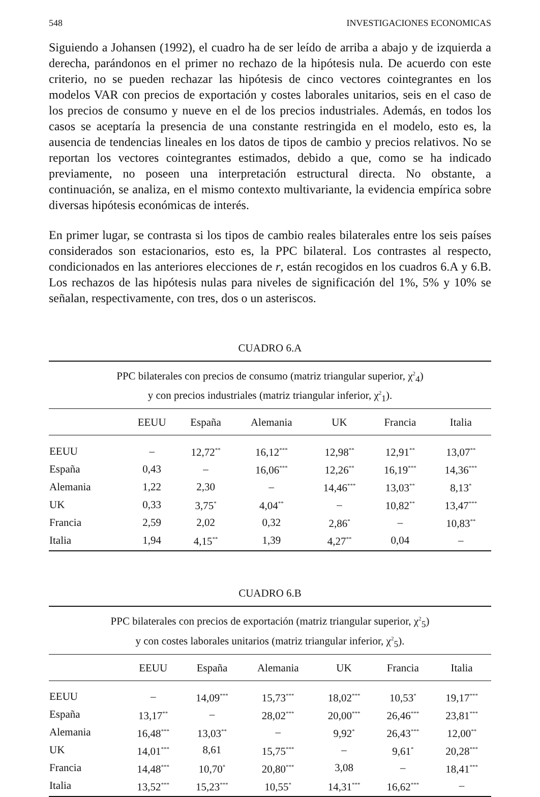548 INVESTIGACIONES ECONOMICAS
Siguiendo a Johansen (1992), el cuadro ha de ser leído de arriba a abajo y de izquierda a derecha, parándonos en el primer no rechazo de la hipótesis nula. De acuerdo con este criterio, no se pueden rechazar las hipótesis de cinco vectores cointegrantes en los modelos VAR con precios de exportación y costes laborales unitarios, seis en el caso de los precios de consumo y nueve en el de los precios industriales. Además, en todos los casos se aceptaría la presencia de una constante restringida en el modelo, esto es, la ausencia de tendencias lineales en los datos de tipos de cambio y precios relativos. No se reportan los vectores cointegrantes estimados, debido a que, como se ha indicado previamente, no poseen una interpretación estructural directa. No obstante, a continuación, se analiza, en el mismo contexto multivariante, la evidencia empírica sobre diversas hipótesis económicas de interés.
En primer lugar, se contrasta si los tipos de cambio reales bilaterales entre los seis países considerados son estacionarios, esto es, la PPC bilateral. Los contrastes al respecto, condicionados en las anteriores elecciones de r, están recogidos en los cuadros 6.A y 6.B. Los rechazos de las hipótesis nulas para niveles de significación del 1%, 5% y 10% se señalan, respectivamente, con tres, dos o un asteriscos.
CUADRO 6.A
PPC bilaterales con precios de consumo (matriz triangular superior, χ<sup>2</sup><sub>4</sub>)
y con precios industriales (matriz triangular inferior, χ<sup>2</sup><sub>1</sub>).
| | EEUU | España | Alemania | UK | Francia | Italia |
| --- | --- | --- | --- | --- | --- | --- |
| EEUU | – | 12,72<sup>**</sup> | 16,12<sup>***</sup> | 12,98<sup>**</sup> | 12,91<sup>**</sup> | 13,07<sup>**</sup> |
| España | 0,43 | – | 16,06<sup>***</sup> | 12,26<sup>**</sup> | 16,19<sup>***</sup> | 14,36<sup>***</sup> |
| Alemania | 1,22 | 2,30 | – | 14,46<sup>***</sup> | 13,03<sup>**</sup> | 8,13<sup>*</sup> |
| UK | 0,33 | 3,75<sup>*</sup> | 4,04<sup>**</sup> | – | 10,82<sup>**</sup> | 13,47<sup>***</sup> |
| Francia | 2,59 | 2,02 | 0,32 | 2,86<sup>*</sup> | – | 10,83<sup>**</sup> |
| Italia | 1,94 | 4,15<sup>**</sup> | 1,39 | 4,27<sup>**</sup> | 0,04 | – |
CUADRO 6.B
PPC bilaterales con precios de exportación (matriz triangular superior, χ<sup>2</sup><sub>5</sub>)
y con costes laborales unitarios (matriz triangular inferior, χ<sup>2</sup><sub>5</sub>).
| | EEUU | España | Alemania | UK | Francia | Italia |
| --- | --- | --- | --- | --- | --- | --- |
| EEUU | – | 14,09<sup>***</sup> | 15,73<sup>***</sup> | 18,02<sup>***</sup> | 10,53<sup>*</sup> | 19,17<sup>***</sup> |
| España | 13,17<sup>**</sup> | – | 28,02<sup>***</sup> | 20,00<sup>***</sup> | 26,46<sup>***</sup> | 23,81<sup>***</sup> |
| Alemania | 16,48<sup>***</sup> | 13,03<sup>**</sup> | – | 9,92<sup>*</sup> | 26,43<sup>***</sup> | 12,00<sup>**</sup> |
| UK | 14,01<sup>***</sup> | 8,61 | 15,75<sup>***</sup> | – | 9,61<sup>*</sup> | 20,28<sup>***</sup> |
| Francia | 14,48<sup>***</sup> | 10,70<sup>*</sup> | 20,80<sup>***</sup> | 3,08 | – | 18,41<sup>***</sup> |
| Italia | 13,52<sup>***</sup> | 15,23<sup>***</sup> | 10,55<sup>*</sup> | 14,31<sup>***</sup> | 16,62<sup>***</sup> | – |